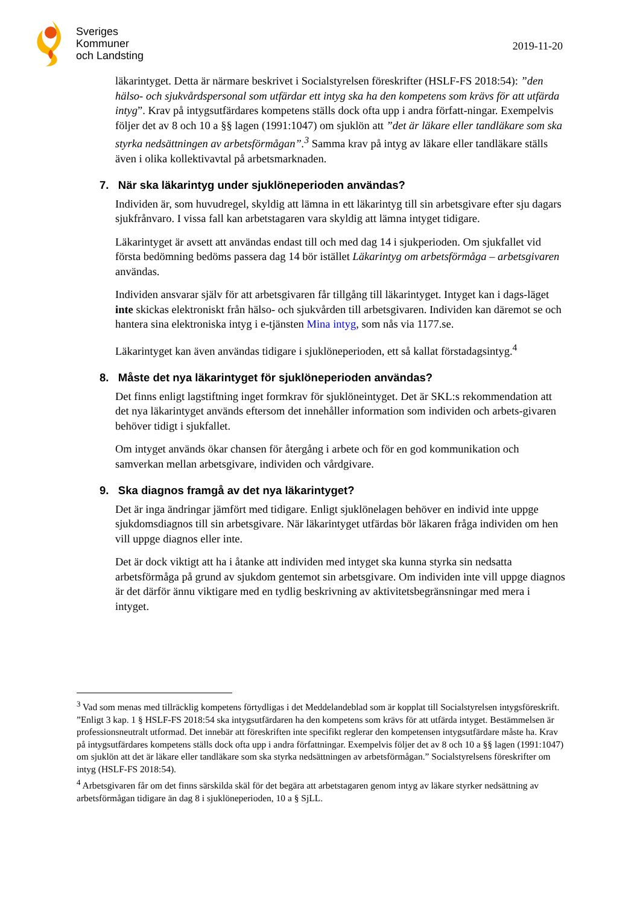Sveriges
Kommuner
och Landsting
2019-11-20
läkarintyget. Detta är närmare beskrivet i Socialstyrelsen föreskrifter (HSLF-FS 2018:54): ”den hälso- och sjukvårdspersonal som utfärdar ett intyg ska ha den kompetens som krävs för att utfärda intyg”. Krav på intygsutfärdares kompetens ställs dock ofta upp i andra författ-ningar. Exempelvis följer det av 8 och 10 a §§ lagen (1991:1047) om sjuklön att ”det är läkare eller tandläkare som ska styrka nedsättningen av arbetsförmågan”.<sup>3</sup> Samma krav på intyg av läkare eller tandläkare ställs även i olika kollektivavtal på arbetsmarknaden.
7. När ska läkarintyg under sjuklöneperioden användas?
Individen är, som huvudregel, skyldig att lämna in ett läkarintyg till sin arbetsgivare efter sju dagars sjukfrånvaro. I vissa fall kan arbetstagaren vara skyldig att lämna intyget tidigare.
Läkarintyget är avsett att användas endast till och med dag 14 i sjukperioden. Om sjukfallet vid första bedömning bedöms passera dag 14 bör istället Läkarintyg om arbetsförmåga – arbetsgivaren användas.
Individen ansvarar själv för att arbetsgivaren får tillgång till läkarintyget. Intyget kan i dags-läget inte skickas elektroniskt från hälso- och sjukvården till arbetsgivaren. Individen kan däremot se och hantera sina elektroniska intyg i e-tjänsten Mina intyg, som nås via 1177.se.
Läkarintyget kan även användas tidigare i sjuklöneperioden, ett så kallat förstadagsintyg.<sup>4</sup>
8. Måste det nya läkarintyget för sjuklöneperioden användas?
Det finns enligt lagstiftning inget formkrav för sjuklöneintyget. Det är SKL:s rekommendation att det nya läkarintyget används eftersom det innehåller information som individen och arbets-givaren behöver tidigt i sjukfallet.
Om intyget används ökar chansen för återgång i arbete och för en god kommunikation och samverkan mellan arbetsgivare, individen och vårdgivare.
9. Ska diagnos framgå av det nya läkarintyget?
Det är inga ändringar jämfört med tidigare. Enligt sjuklönelagen behöver en individ inte uppge sjukdomsdiagnos till sin arbetsgivare. När läkarintyget utfärdas bör läkaren fråga individen om hen vill uppge diagnos eller inte.
Det är dock viktigt att ha i åtanke att individen med intyget ska kunna styrka sin nedsatta arbetsförmåga på grund av sjukdom gentemot sin arbetsgivare. Om individen inte vill uppge diagnos är det därför ännu viktigare med en tydlig beskrivning av aktivitetsbegränsningar med mera i intyget.
<sup>3</sup> Vad som menas med tillräcklig kompetens förtydligas i det Meddelandeblad som är kopplat till Socialstyrelsen intygsföreskrift. ”Enligt 3 kap. 1 § HSLF-FS 2018:54 ska intygsutfärdaren ha den kompetens som krävs för att utfärda intyget. Bestämmelsen är professionsneutralt utformad. Det innebär att föreskriften inte specifikt reglerar den kompetensen intygsutfärdare måste ha. Krav på intygsutfärdares kompetens ställs dock ofta upp i andra författningar. Exempelvis följer det av 8 och 10 a §§ lagen (1991:1047) om sjuklön att det är läkare eller tandläkare som ska styrka nedsättningen av arbetsförmågan.” Socialstyrelsens föreskrifter om intyg (HSLF-FS 2018:54).
<sup>4</sup> Arbetsgivaren får om det finns särskilda skäl för det begära att arbetstagaren genom intyg av läkare styrker nedsättning av arbetsförmågan tidigare än dag 8 i sjuklöneperioden, 10 a § SjLL.